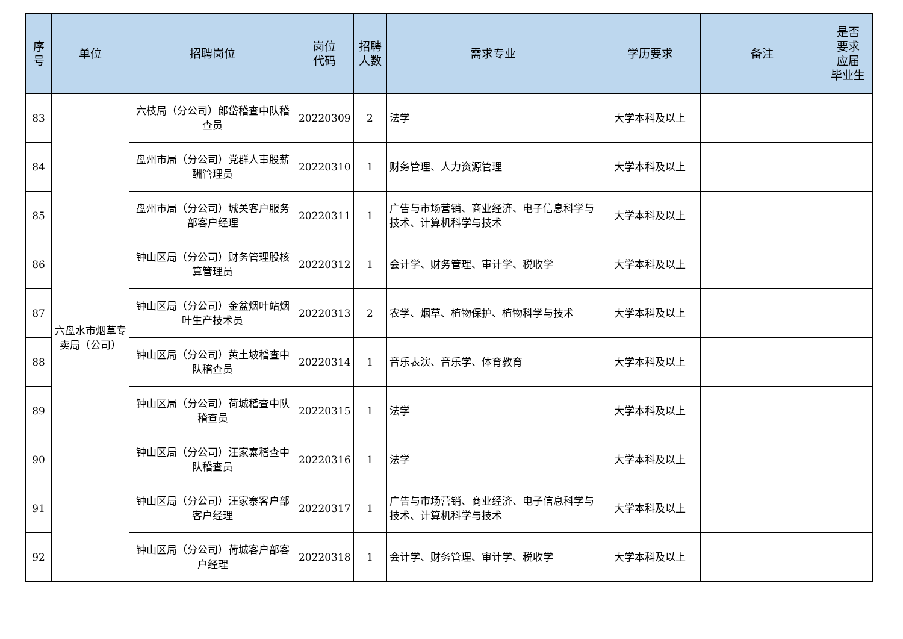| 序 号 | 单位 | 招聘岗位 | 岗位 代码 | 招聘 人数 | 需求专业 | 学历要求 | 备注 | 是否 要求 应届 毕业生 |
| --- | --- | --- | --- | --- | --- | --- | --- | --- |
| 83 | 六盘水市烟草专卖局（公司） | 六枝局（分公司）郎岱稽查中队稽查员 | 20220309 | 2 | 法学 | 大学本科及以上 | | |
| 84 | | 盘州市局（分公司）党群人事股薪酬管理员 | 20220310 | 1 | 财务管理、人力资源管理 | 大学本科及以上 | | |
| 85 | | 盘州市局（分公司）城关客户服务部客户经理 | 20220311 | 1 | 广告与市场营销、商业经济、电子信息科学与技术、计算机科学与技术 | 大学本科及以上 | | |
| 86 | | 钟山区局（分公司）财务管理股核算管理员 | 20220312 | 1 | 会计学、财务管理、审计学、税收学 | 大学本科及以上 | | |
| 87 | | 钟山区局（分公司）金盆烟叶站烟叶生产技术员 | 20220313 | 2 | 农学、烟草、植物保护、植物科学与技术 | 大学本科及以上 | | |
| 88 | | 钟山区局（分公司）黄土坡稽查中队稽查员 | 20220314 | 1 | 音乐表演、音乐学、体育教育 | 大学本科及以上 | | |
| 89 | | 钟山区局（分公司）荷城稽查中队稽查员 | 20220315 | 1 | 法学 | 大学本科及以上 | | |
| 90 | | 钟山区局（分公司）汪家寨稽查中队稽查员 | 20220316 | 1 | 法学 | 大学本科及以上 | | |
| 91 | | 钟山区局（分公司）汪家寨客户部客户经理 | 20220317 | 1 | 广告与市场营销、商业经济、电子信息科学与技术、计算机科学与技术 | 大学本科及以上 | | |
| 92 | | 钟山区局（分公司）荷城客户部客户经理 | 20220318 | 1 | 会计学、财务管理、审计学、税收学 | 大学本科及以上 | | |